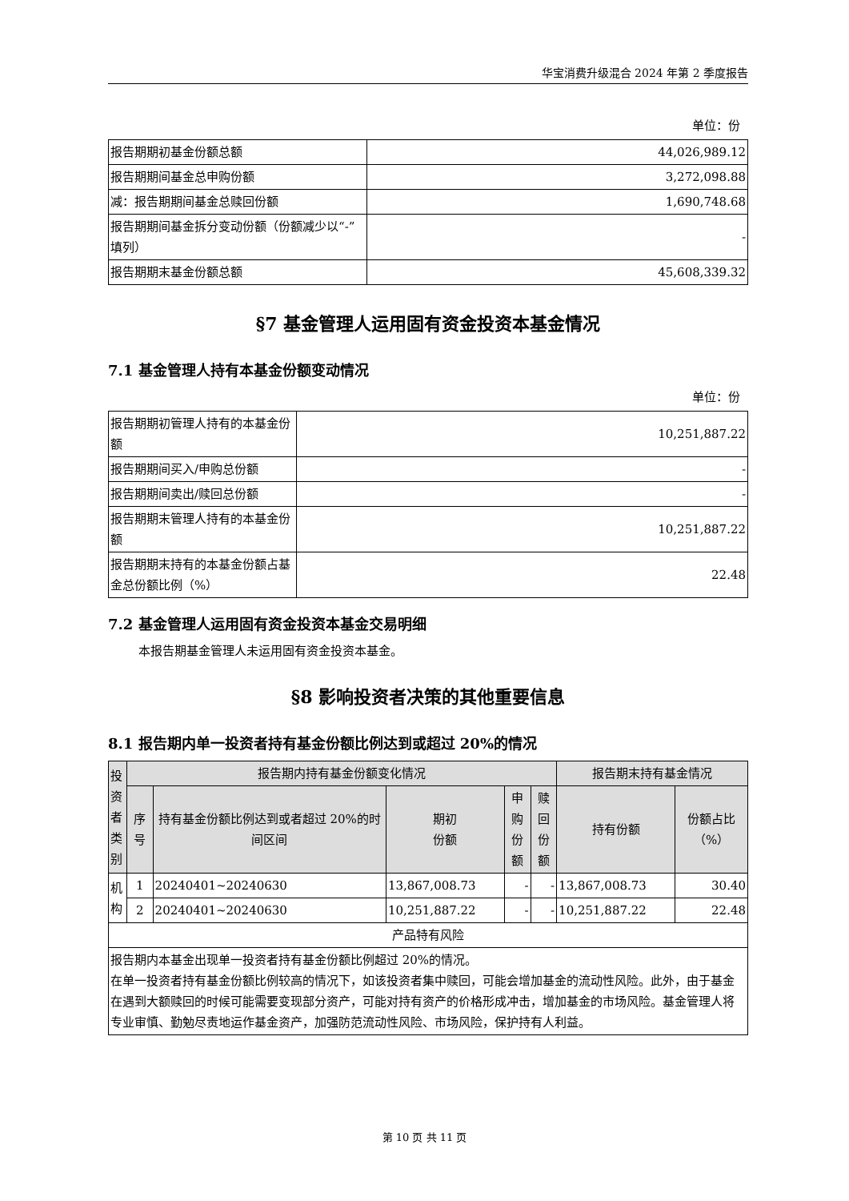华宝消费升级混合 2024 年第 2 季度报告
单位：份
| 报告期期初基金份额总额 | 44,026,989.12 |
| 报告期期间基金总申购份额 | 3,272,098.88 |
| 减：报告期期间基金总赎回份额 | 1,690,748.68 |
| 报告期期间基金拆分变动份额（份额减少以“-”填列） | - |
| 报告期期末基金份额总额 | 45,608,339.32 |
§7 基金管理人运用固有资金投资本基金情况
7.1 基金管理人持有本基金份额变动情况
单位：份
| 报告期期初管理人持有的本基金份额 | 10,251,887.22 |
| 报告期期间买入/申购总份额 | - |
| 报告期期间卖出/赎回总份额 | - |
| 报告期期末管理人持有的本基金份额 | 10,251,887.22 |
| 报告期期末持有的本基金份额占基金总份额比例（%） | 22.48 |
7.2 基金管理人运用固有资金投资本基金交易明细
本报告期基金管理人未运用固有资金投资本基金。
§8 影响投资者决策的其他重要信息
8.1 报告期内单一投资者持有基金份额比例达到或超过 20%的情况
| 投资者类别 | 报告期内持有基金份额变化情况 | | | | | 报告期末持有基金情况 | |
| | 序号 | 持有基金份额比例达到或者超过 20%的时间区间 | 期初 份额 | 申购 份额 | 赎回 份额 | 持有份额 | 份额占比（%） |
| 机构 | 1 | 20240401~20240630 | 13,867,008.73 | - | - | 13,867,008.73 | 30.40 |
| | 2 | 20240401~20240630 | 10,251,887.22 | - | - | 10,251,887.22 | 22.48 |
| 产品特有风险 | | | | | | | |
| 报告期内本基金出现单一投资者持有基金份额比例超过 20%的情况。 在单一投资者持有基金份额比例较高的情况下，如该投资者集中赎回，可能会增加基金的流动性风险。此外，由于基金在遇到大额赎回的时候可能需要变现部分资产，可能对持有资产的价格形成冲击，增加基金的市场风险。基金管理人将专业审慎、勤勉尽责地运作基金资产，加强防范流动性风险、市场风险，保护持有人利益。 | | | | | | | |
第 10 页 共 11 页